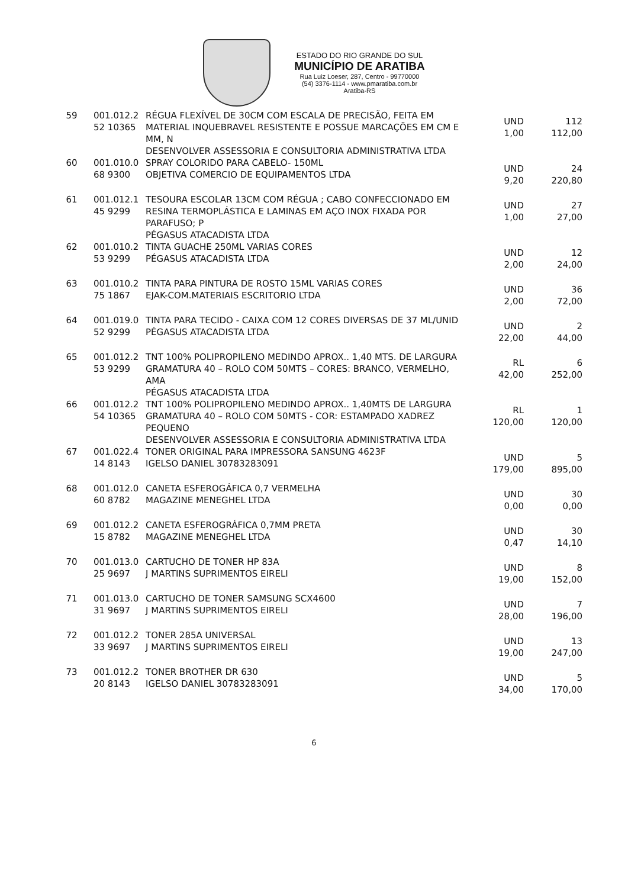ESTADO DO RIO GRANDE DO SUL
MUNICÍPIO DE ARATIBA
Rua Luiz Loeser, 287, Centro - 99770000
(54) 3376-1114 - www.pmaratiba.com.br
Aratiba-RS
| 59 | 001.012.2 52 10365 | RÉGUA FLEXÍVEL DE 30CM COM ESCALA DE PRECISÃO, FEITA EM MATERIAL INQUEBRAVEL RESISTENTE E POSSUE MARCAÇÕES EM CM E MM, N DESENVOLVER ASSESSORIA E CONSULTORIA ADMINISTRATIVA LTDA | UND 1,00 | 112 112,00 |
| 60 | 001.010.0 68 9300 | SPRAY COLORIDO PARA CABELO- 150ML OBJETIVA COMERCIO DE EQUIPAMENTOS LTDA | UND 9,20 | 24 220,80 |
| 61 | 001.012.1 45 9299 | TESOURA ESCOLAR 13CM COM RÉGUA ; CABO CONFECCIONADO EM RESINA TERMOPLÁSTICA E LAMINAS EM AÇO INOX FIXADA POR PARAFUSO; P PÉGASUS ATACADISTA LTDA | UND 1,00 | 27 27,00 |
| 62 | 001.010.2 53 9299 | TINTA GUACHE 250ML VARIAS CORES PÉGASUS ATACADISTA LTDA | UND 2,00 | 12 24,00 |
| 63 | 001.010.2 75 1867 | TINTA PARA PINTURA DE ROSTO 15ML VARIAS CORES EJAK-COM.MATERIAIS ESCRITORIO LTDA | UND 2,00 | 36 72,00 |
| 64 | 001.019.0 52 9299 | TINTA PARA TECIDO - CAIXA COM 12 CORES DIVERSAS DE 37 ML/UNID PÉGASUS ATACADISTA LTDA | UND 22,00 | 2 44,00 |
| 65 | 001.012.2 53 9299 | TNT 100% POLIPROPILENO MEDINDO APROX.. 1,40 MTS. DE LARGURA GRAMATURA 40 – ROLO COM 50MTS – CORES: BRANCO, VERMELHO, AMA PÉGASUS ATACADISTA LTDA | RL 42,00 | 6 252,00 |
| 66 | 001.012.2 54 10365 | TNT 100% POLIPROPILENO MEDINDO APROX.. 1,40MTS DE LARGURA GRAMATURA 40 – ROLO COM 50MTS - COR: ESTAMPADO XADREZ PEQUENO DESENVOLVER ASSESSORIA E CONSULTORIA ADMINISTRATIVA LTDA | RL 120,00 | 1 120,00 |
| 67 | 001.022.4 14 8143 | TONER ORIGINAL PARA IMPRESSORA SANSUNG 4623F IGELSO DANIEL 30783283091 | UND 179,00 | 5 895,00 |
| 68 | 001.012.0 60 8782 | CANETA ESFEROGÁFICA 0,7 VERMELHA MAGAZINE MENEGHEL LTDA | UND 0,00 | 30 0,00 |
| 69 | 001.012.2 15 8782 | CANETA ESFEROGRÁFICA 0,7MM PRETA MAGAZINE MENEGHEL LTDA | UND 0,47 | 30 14,10 |
| 70 | 001.013.0 25 9697 | CARTUCHO DE TONER HP 83A J MARTINS SUPRIMENTOS EIRELI | UND 19,00 | 8 152,00 |
| 71 | 001.013.0 31 9697 | CARTUCHO DE TONER SAMSUNG SCX4600 J MARTINS SUPRIMENTOS EIRELI | UND 28,00 | 7 196,00 |
| 72 | 001.012.2 33 9697 | TONER 285A UNIVERSAL J MARTINS SUPRIMENTOS EIRELI | UND 19,00 | 13 247,00 |
| 73 | 001.012.2 20 8143 | TONER BROTHER DR 630 IGELSO DANIEL 30783283091 | UND 34,00 | 5 170,00 |
6